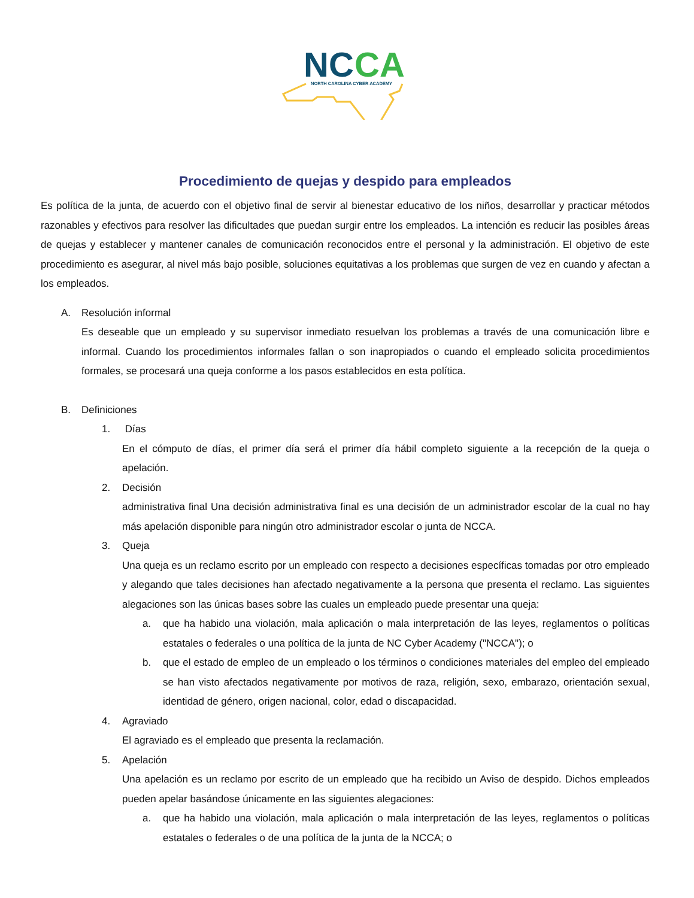NC
CA
NORTH CAROLINA CYBER ACADEMY
Procedimiento de quejas y despido para empleados
Es política de la junta, de acuerdo con el objetivo final de servir al bienestar educativo de los niños, desarrollar y practicar métodos razonables y efectivos para resolver las dificultades que puedan surgir entre los empleados. La intención es reducir las posibles áreas de quejas y establecer y mantener canales de comunicación reconocidos entre el personal y la administración. El objetivo de este procedimiento es asegurar, al nivel más bajo posible, soluciones equitativas a los problemas que surgen de vez en cuando y afectan a los empleados.
A. Resolución informal
Es deseable que un empleado y su supervisor inmediato resuelvan los problemas a través de una comunicación libre e informal. Cuando los procedimientos informales fallan o son inapropiados o cuando el empleado solicita procedimientos formales, se procesará una queja conforme a los pasos establecidos en esta política.
B. Definiciones
1. Días
En el cómputo de días, el primer día será el primer día hábil completo siguiente a la recepción de la queja o apelación.
2. Decisión
administrativa final Una decisión administrativa final es una decisión de un administrador escolar de la cual no hay más apelación disponible para ningún otro administrador escolar o junta de NCCA.
3. Queja
Una queja es un reclamo escrito por un empleado con respecto a decisiones específicas tomadas por otro empleado y alegando que tales decisiones han afectado negativamente a la persona que presenta el reclamo. Las siguientes alegaciones son las únicas bases sobre las cuales un empleado puede presentar una queja:
a. que ha habido una violación, mala aplicación o mala interpretación de las leyes, reglamentos o políticas estatales o federales o una política de la junta de NC Cyber Academy ("NCCA"); o
b. que el estado de empleo de un empleado o los términos o condiciones materiales del empleo del empleado se han visto afectados negativamente por motivos de raza, religión, sexo, embarazo, orientación sexual, identidad de género, origen nacional, color, edad o discapacidad.
4. Agraviado
El agraviado es el empleado que presenta la reclamación.
5. Apelación
Una apelación es un reclamo por escrito de un empleado que ha recibido un Aviso de despido. Dichos empleados pueden apelar basándose únicamente en las siguientes alegaciones:
a. que ha habido una violación, mala aplicación o mala interpretación de las leyes, reglamentos o políticas estatales o federales o de una política de la junta de la NCCA; o